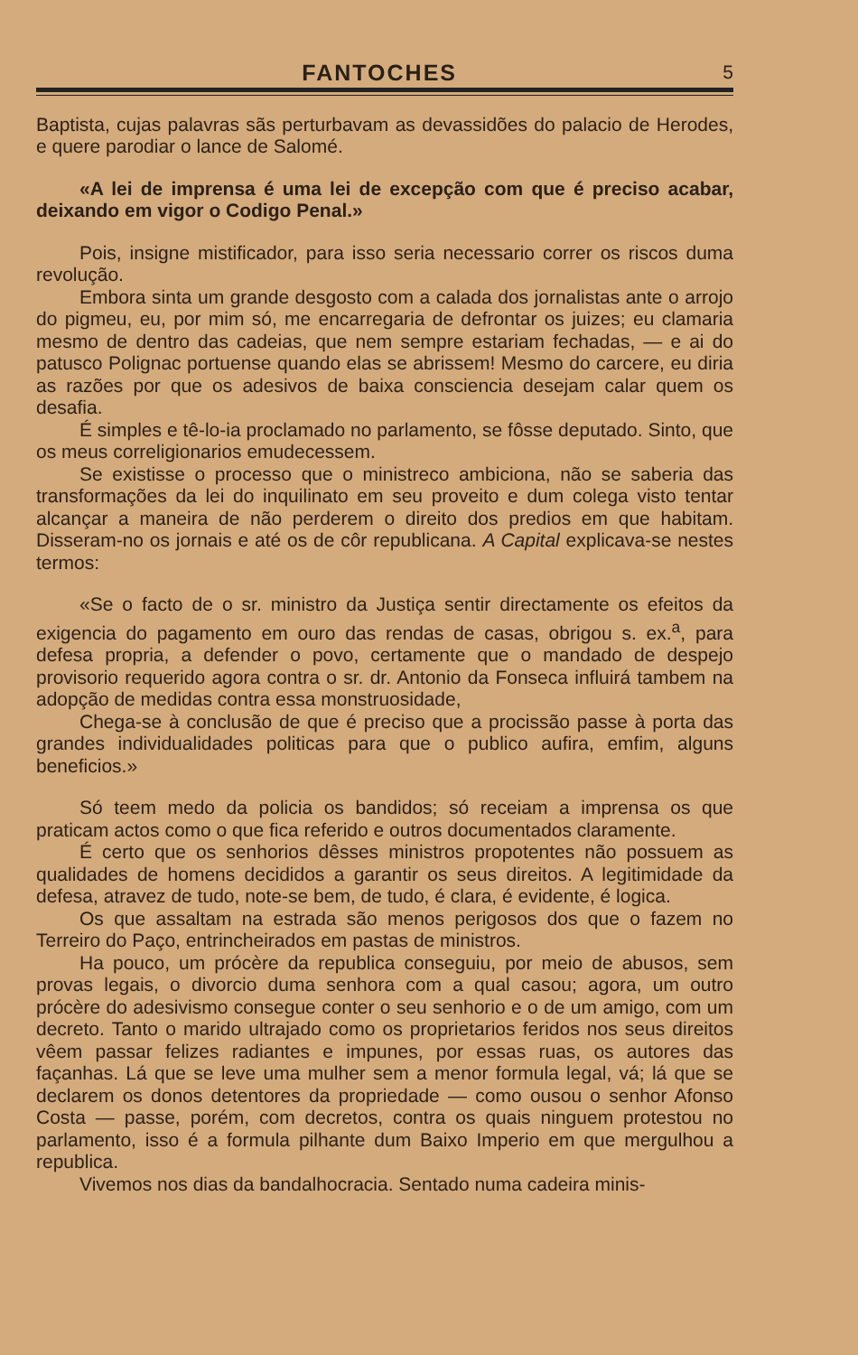FANTOCHES 5
Baptista, cujas palavras sãs perturbavam as devassidões do palacio de Herodes, e quere parodiar o lance de Salomé.
«A lei de imprensa é uma lei de excepção com que é preciso acabar, deixando em vigor o Codigo Penal.»
Pois, insigne mistificador, para isso seria necessario correr os riscos duma revolução.
Embora sinta um grande desgosto com a calada dos jornalistas ante o arrojo do pigmeu, eu, por mim só, me encarregaria de defrontar os juizes; eu clamaria mesmo de dentro das cadeias, que nem sempre estariam fechadas, — e ai do patusco Polignac portuense quando elas se abrissem! Mesmo do carcere, eu diria as razões por que os adesivos de baixa consciencia desejam calar quem os desafia.
É simples e tê-lo-ia proclamado no parlamento, se fôsse deputado. Sinto, que os meus correligionarios emudecessem.
Se existisse o processo que o ministreco ambiciona, não se saberia das transformações da lei do inquilinato em seu proveito e dum colega visto tentar alcançar a maneira de não perderem o direito dos predios em que habitam. Disseram-no os jornais e até os de côr republicana. A Capital explicava-se nestes termos:
«Se o facto de o sr. ministro da Justiça sentir directamente os efeitos da exigencia do pagamento em ouro das rendas de casas, obrigou s. ex.<sup>a</sup>, para defesa propria, a defender o povo, certamente que o mandado de despejo provisorio requerido agora contra o sr. dr. Antonio da Fonseca influirá tambem na adopção de medidas contra essa monstruosidade,
Chega-se à conclusão de que é preciso que a procissão passe à porta das grandes individualidades politicas para que o publico aufira, emfim, alguns beneficios.»
Só teem medo da policia os bandidos; só receiam a imprensa os que praticam actos como o que fica referido e outros documentados claramente.
É certo que os senhorios dêsses ministros propotentes não possuem as qualidades de homens decididos a garantir os seus direitos. A legitimidade da defesa, atravez de tudo, note-se bem, de tudo, é clara, é evidente, é logica.
Os que assaltam na estrada são menos perigosos dos que o fazem no Terreiro do Paço, entrincheirados em pastas de ministros.
Ha pouco, um prócère da republica conseguiu, por meio de abusos, sem provas legais, o divorcio duma senhora com a qual casou; agora, um outro prócère do adesivismo consegue conter o seu senhorio e o de um amigo, com um decreto. Tanto o marido ultrajado como os proprietarios feridos nos seus direitos vêem passar felizes radiantes e impunes, por essas ruas, os autores das façanhas. Lá que se leve uma mulher sem a menor formula legal, vá; lá que se declarem os donos detentores da propriedade — como ousou o senhor Afonso Costa — passe, porém, com decretos, contra os quais ninguem protestou no parlamento, isso é a formula pilhante dum Baixo Imperio em que mergulhou a republica.
Vivemos nos dias da bandalhocracia. Sentado numa cadeira minis-